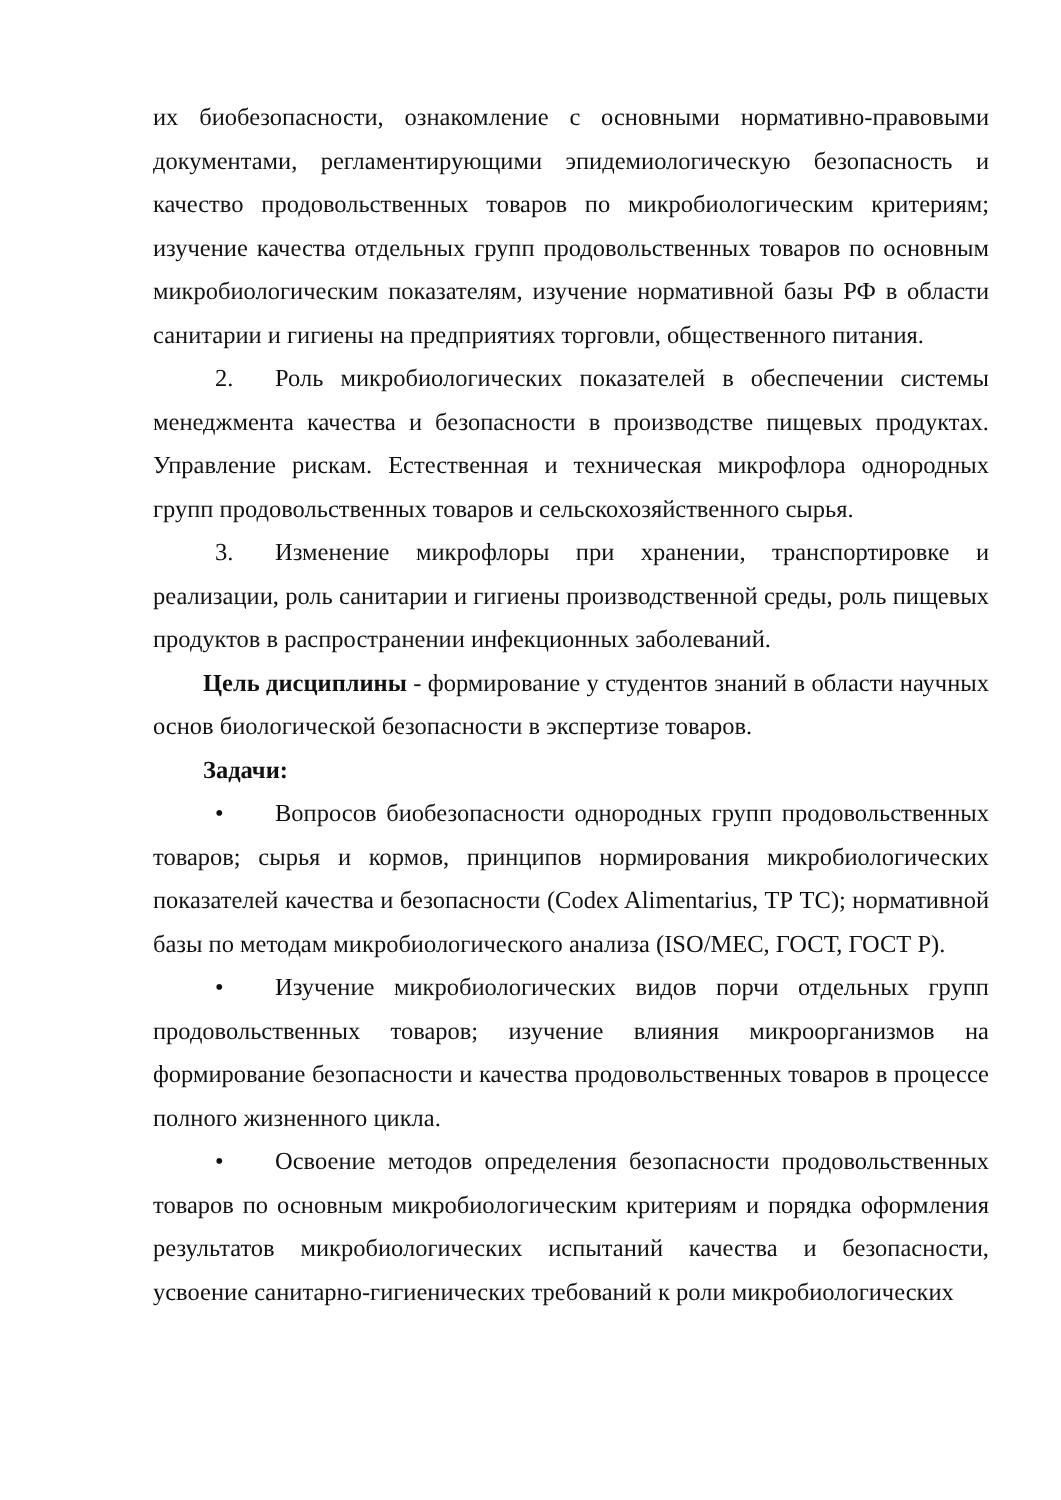их биобезопасности, ознакомление с основными нормативно-правовыми документами, регламентирующими эпидемиологическую безопасность и качество продовольственных товаров по микробиологическим критериям; изучение качества отдельных групп продовольственных товаров по основным микробиологическим показателям, изучение нормативной базы РФ в области санитарии и гигиены на предприятиях торговли, общественного питания.
2. Роль микробиологических показателей в обеспечении системы менеджмента качества и безопасности в производстве пищевых продуктах. Управление рискам. Естественная и техническая микрофлора однородных групп продовольственных товаров и сельскохозяйственного сырья.
3. Изменение микрофлоры при хранении, транспортировке и реализации, роль санитарии и гигиены производственной среды, роль пищевых продуктов в распространении инфекционных заболеваний.
Цель дисциплины - формирование у студентов знаний в области научных основ биологической безопасности в экспертизе товаров.
Задачи:
• Вопросов биобезопасности однородных групп продовольственных товаров; сырья и кормов, принципов нормирования микробиологических показателей качества и безопасности (Codex Alimentarius, ТР ТС); нормативной базы по методам микробиологического анализа (ISO/MEC, ГОСТ, ГОСТ Р).
• Изучение микробиологических видов порчи отдельных групп продовольственных товаров; изучение влияния микроорганизмов на формирование безопасности и качества продовольственных товаров в процессе полного жизненного цикла.
• Освоение методов определения безопасности продовольственных товаров по основным микробиологическим критериям и порядка оформления результатов микробиологических испытаний качества и безопасности, усвоение санитарно-гигиенических требований к роли микробиологических